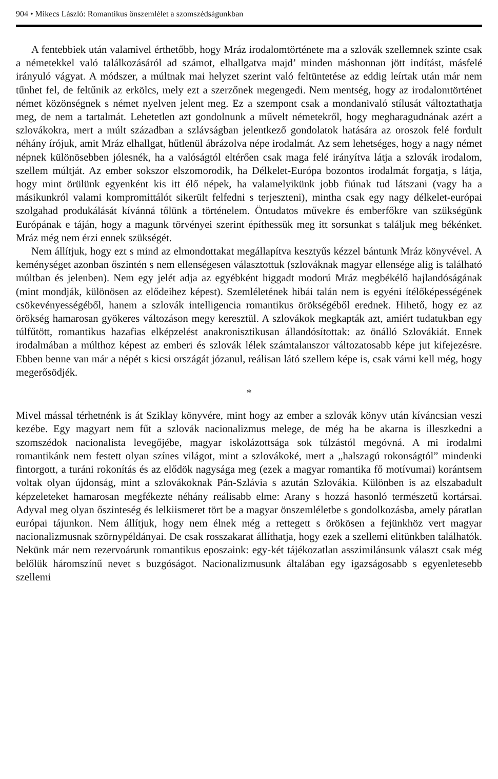904 • Mikecs László: Romantikus önszemlélet a szomszédságunkban
A fentebbiek után valamivel érthetőbb, hogy Mráz irodalomtörténete ma a szlovák szellemnek szinte csak a németekkel való találkozásáról ad számot, elhallgatva majd’ minden máshonnan jött indítást, másfelé irányuló vágyat. A módszer, a múltnak mai helyzet szerint való feltüntetése az eddig leírtak után már nem tűnhet fel, de feltűnik az erkölcs, mely ezt a szerzőnek megengedi. Nem mentség, hogy az irodalomtörténet német közönségnek s német nyelven jelent meg. Ez a szempont csak a mondanivaló stílusát változtathatja meg, de nem a tartalmát. Lehetetlen azt gondolnunk a művelt németekről, hogy megharagudnának azért a szlovákokra, mert a múlt században a szlávságban jelentkező gondolatok hatására az oroszok felé fordult néhány írójuk, amit Mráz elhallgat, hűtlenül ábrázolva népe irodalmát. Az sem lehetséges, hogy a nagy német népnek különösebben jólesnék, ha a valóságtól eltérően csak maga felé irányítva látja a szlovák irodalom, szellem múltját. Az ember sokszor elszomorodik, ha Délkelet-Európa bozontos irodalmát forgatja, s látja, hogy mint örülünk egyenként kis itt élő népek, ha valamelyikünk jobb fiúnak tud látszani (vagy ha a másikunkról valami kompromittálót sikerült felfedni s terjeszteni), mintha csak egy nagy délkelet-európai szolgahad produkálását kívánná tőlünk a történelem. Öntudatos művekre és emberfőkre van szükségünk Európának e táján, hogy a magunk törvényei szerint építhessük meg itt sorsunkat s találjuk meg békénket. Mráz még nem érzi ennek szükségét.
Nem állítjuk, hogy ezt s mind az elmondottakat megállapítva kesztyűs kézzel bántunk Mráz könyvével. A keménységet azonban őszintén s nem ellenségesen választottuk (szlováknak magyar ellensége alig is található múltban és jelenben). Nem egy jelét adja az egyébként higgadt modorú Mráz megbékélő hajlandóságának (mint mondják, különösen az elődeihez képest). Szemléletének hibái talán nem is egyéni ítélőképességének csökevényességéből, hanem a szlovák intelligencia romantikus örökségéből erednek. Hihető, hogy ez az örökség hamarosan gyökeres változáson megy keresztül. A szlovákok megkapták azt, amiért tudatukban egy túlfűtött, romantikus hazafias elképzelést anakronisztikusan állandósítottak: az önálló Szlovákiát. Ennek irodalmában a múlthoz képest az emberi és szlovák lélek számtalanszor változatosabb képe jut kifejezésre. Ebben benne van már a népét s kicsi országát józanul, reálisan látó szellem képe is, csak várni kell még, hogy megerősödjék.
*
Mivel mással térhetnénk is át Sziklay könyvére, mint hogy az ember a szlovák könyv után kíváncsian veszi kezébe. Egy magyart nem fűt a szlovák nacionalizmus melege, de még ha be akarna is illeszkedni a szomszédok nacionalista levegőjébe, magyar iskolázottsága sok túlzástól megóvná. A mi irodalmi romantikánk nem festett olyan színes világot, mint a szlovákoké, mert a „halszagú rokonságtól” mindenki fintorgott, a turáni rokonítás és az elődök nagysága meg (ezek a magyar romantika fő motívumai) korántsem voltak olyan újdonság, mint a szlovákoknak Pán-Szlávia s azután Szlovákia. Különben is az elszabadult képzeleteket hamarosan megfékezte néhány reálisabb elme: Arany s hozzá hasonló természetű kortársai. Adyval meg olyan őszinteség és lelkiismeret tört be a magyar önszemléletbe s gondolkozásba, amely páratlan európai tájunkon. Nem állítjuk, hogy nem élnek még a rettegett s örökösen a fejünkhöz vert magyar nacionalizmusnak szörnypéldányai. De csak rosszakarat állíthatja, hogy ezek a szellemi elitünkben találhatók. Nekünk már nem rezervoárunk romantikus eposzaink: egy-két tájékozatlan asszimilánsunk választ csak még belőlük háromszínű nevet s buzgóságot. Nacionalizmusunk általában egy igazságosabb s egyenletesebb szellemi